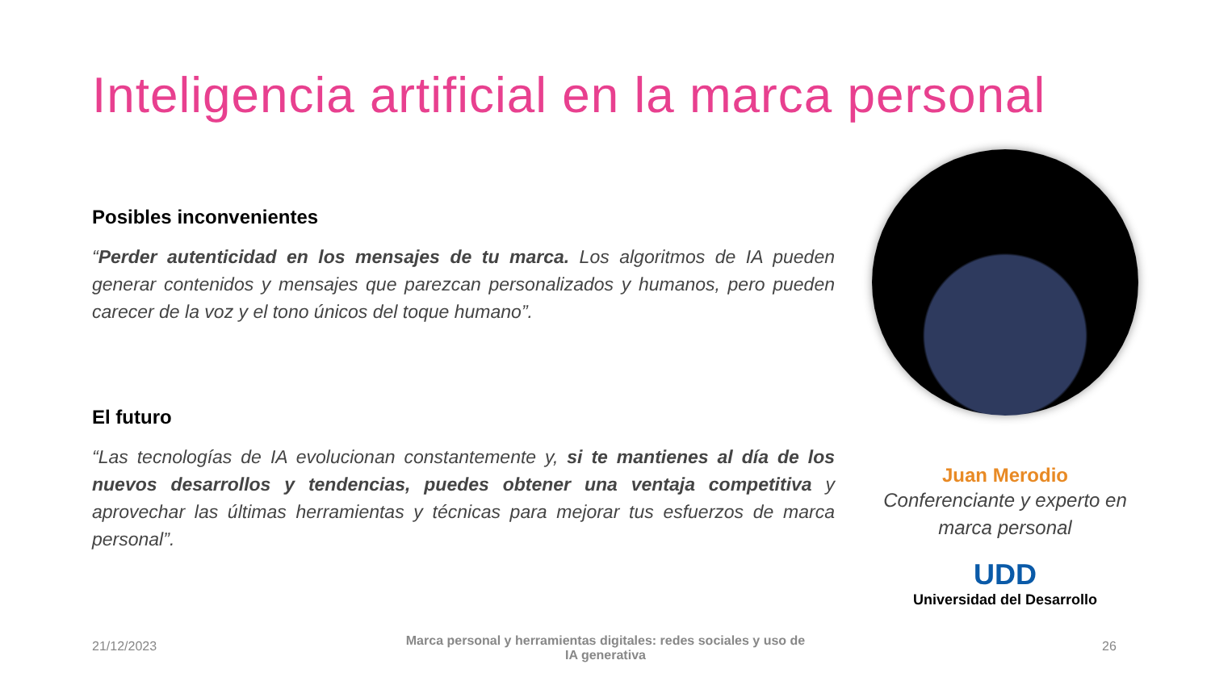Inteligencia artificial en la marca personal
Posibles inconvenientes
“Perder autenticidad en los mensajes de tu marca. Los algoritmos de IA pueden generar contenidos y mensajes que parezcan personalizados y humanos, pero pueden carecer de la voz y el tono únicos del toque humano”.
El futuro
“Las tecnologías de IA evolucionan constantemente y, si te mantienes al día de los nuevos desarrollos y tendencias, puedes obtener una ventaja competitiva y aprovechar las últimas herramientas y técnicas para mejorar tus esfuerzos de marca personal”.
Juan Merodio
Conferenciante y experto en marca personal
UDD
Universidad del Desarrollo
21/12/2023
Marca personal y herramientas digitales: redes sociales y uso de IA generativa
26